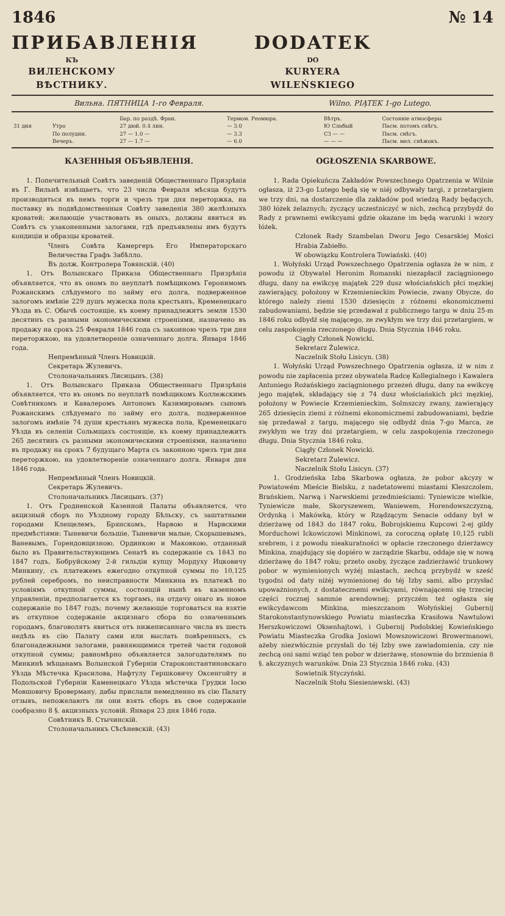1846 № 14
ПРИБАВЛЕНІЯ
КЪ
ВИЛЕНСКОМУ ВѢСТНИКУ.
DODATEK
DO
KURYERA WILEŃSKIEGO
Вильна. ПЯТНИЦА 1-го Февраля. Wilno. PIĄTEK 1-go Lutego.
| | | Бар. по раздѣ. Фран. | Термом. Реомюра. | Вѣтръ. | Состояніе атмосферы |
| --- | --- | --- | --- | --- | --- |
| 31 дня | Утро | 27 дюй. 0.4 лин. | — 3.0 | Ю Слабый | Пасм. потомъ снѣгъ. |
| | По полудни. | 27 — 1.0 — | — 3.3 | СЗ — — | Пасм. снѣгъ. |
| | Вечеръ. | 27 — 1.7 — | — 6.0 | — — — | Пасм. мел. снѣжокъ. |
КАЗЕННЫЯ ОБЪЯВЛЕНІЯ.
1. Попечительный Совѣтъ заведеній Общественнаго Призрѣнія въ Г. Вильнѣ извѣщаетъ, что 23 числа Февраля мѣсяца будутъ производиться въ немъ торги и чрезъ три дня переторжка, на поставку въ подвѣдомственныя Совѣту заведенія 380 желѣзныхъ кроватей; желающіе участвовать въ оныхъ, должны явиться въ Совѣтъ съ узаконенными залогами, гдѣ предъявлены имъ будутъ кондиціи и образцы кроватей.
Членъ Совѣта Камергеръ Его Императорскаго Величества Графъ Забѣлло.
Въ долж. Контролера Товянскій. (40)
1. Отъ Волынскаго Приказа Общественнаго Призрѣнія объявляется, что въ ономъ по неуплатѣ помѣщикомъ Геронимомъ Рожанскимъ слѣдуемого по займу его долга, подверженное залогомъ имѣніе 229 душъ мужеска пола крестьянъ, Кременецкаго Уѣзда въ С. Обычѣ состоящіе, къ коему принадлежитъ земли 1530 десятинъ съ разными экономическими строеніями, назначено въ продажу на срокъ 25 Февраля 1846 года съ законною чрезъ три дня переторжкою, на удовлетвореніе означеннаго долга. Января 1846 года.
Непремѣнный Членъ Новицкій.
Секретарь Жулевичъ.
Столоначальникъ Лисицынъ. (38)
1. Отъ Волынскаго Приказа Общественнаго Призрѣнія объявляется, что въ ономъ по неуплатѣ помѣщикомъ Коллежскимъ Совѣтникомъ и Кавалеромъ Антономъ Казимировымъ сыномъ Рожанскимъ слѣдуемаго по займу его долга, подверженное залогомъ имѣніе 74 души крестьянъ мужеска пола, Кременецкаго Уѣзда въ селеніи Сольмщахъ состоящіе, къ коему принадлежитъ 265 десятинъ съ разными экономическими строеніями, назначено въ продажу на срокъ 7 будущаго Марта съ законною чрезъ три дня переторжкою, на удовлетвореніе означеннаго долга. Января дня 1846 года.
Непремѣнный Членъ Новицкій.
Секретарь Жулевичъ.
Столоначальникъ Лисицынъ. (37)
1. Отъ Гродненской Казенной Палаты объявляется, что акцизный сборъ по Уѣздному городу Бѣльску, съ заштатными городами Клещелемъ, Брянскомъ, Нарвою и Нарвскими предмѣстіями: Тыневичи большіе, Тыневичи малые, Скорышевымъ, Ваневымъ, Горендовщизною, Ординкою и Маковкою, отданный было въ Правительствующемъ Сенатѣ въ содержаніе съ 1843 по 1847 годъ, Бобруйскому 2-й гильдіи купцу Мордуху Ицковичу Минкину, съ платежемъ ежегодно откупной суммы по 10,125 рублей серебромъ, по неисправности Минкина въ платежѣ по условіямъ откупной суммы, состоящій нынѣ въ казенномъ управленіи, предполагается къ торгамъ, на отдачу онаго въ новое содержаніе по 1847 годъ; почему желающіе торговаться на взятіе въ откупное содержаніе акцизнаго сбора по означеннымъ городамъ, благоволятъ явиться отъ нижеписаннаго числа въ шесть недѣль въ сію Палату сами или выслать повѣренныхъ, съ благонадежными залогами, равняющимися третей части годовой откупной суммы; равномѣрно объявляется залогодателямъ по Минкинѣ мѣщанамъ Волынской Губерніи Староконстантиновскаго Уѣзда Мѣстечка Красилова, Нафтулу Гершковичу Оксенгойту и Подольской Губерніи Каменецкаго Уѣзда мѣстечка Грудки Іосю Мовшовичу Броверману, дабы прислали немедленно въ сію Палату отзывъ, непожелаютъ ли они взять сборъ въ свое содержаніе сообразно 8 §. акцизныхъ условій. Января 23 дня 1846 года.
Совѣтникъ В. Стычинскій.
Столоначальникъ Сѣсѣневскій. (43)
OGŁOSZENIA SKARBOWE.
1. Rada Opiekuńcza Zakładów Powszechnego Opatrzenia w Wilnie ogłasza, iż 23-go Lutego będą się w niéj odbywały targi, z przetargiem we trzy dni, na dostarczenie dla zakładów pod wiedzą Rady będących, 380 łóżek żelaznych; życzący uczestniczyć w nich, zechcą przybydź do Rady z prawnemi ewikcyami gdzie okazane im będą warunki i wzory łóżek.
Członek Rady Szambelan Dworu Jego Cesarskiej Mości Hrabia Zabiełło.
W obowiązku Kontrolera Towiański. (40)
1. Wołyński Urząd Powszechnego Opatrzenia ogłasza że w nim, z powodu iż Obywatel Heronim Romanski niezapłacił zaciągnionego długu, dany na ewikcyę majątek 229 dusz włościańskich płci męzkiej zawierający, położony w Krzemienieckim Powiecie, zwany Obycze, do którego należy ziemi 1530 dziesięcin z różnemi ekonomicznemi zabudowaniami, będzie się przedawał z publicznego targu w dniu 25-m 1846 roku odbydź się mającego, ze zwykłym we trzy dni przetargiem, w celu zaspokojenia rzeczonego długu. Dnia Stycznia 1846 roku.
Ciągły Członek Nowicki.
Sekretarz Żulewicz.
Naczelnik Stołu Lisicyn. (38)
1. Wołyński Urząd Powszechnego Opatrzenia ogłasza, iż w nim z powodu nie zapłacenia przez obywatela Radcę Kollegialnego i Kawalera Antoniego Rożańskiego zaciągnionego przezeń długu, dany na ewikcyę jego majątek, składający się z 74 dusz włościańskich płci męzkiej, położony w Powiecie Krzemienieckim, Solmszczy zwany, zawierający 265 dziesięcin ziemi z różnemi ekonomicznemi zabudowaniami, będzie się przedawał z targu, mającego się odbydź dnia 7-go Marca, ze zwykłym we trzy dni przetargiem, w celu zaspokojenia rzeczonego długu. Dnia Stycznia 1846 roku.
Ciągły Członek Nowicki.
Sekretarz Żulewicz.
Naczelnik Stołu Lisicyn. (37)
1. Grodzieńska Izba Skarbowa ogłasza, że pobor akcyzy w Powiatowém Mieście Bielsku, z nadetatowemi miastami Kleszczolem, Brańskiem, Narwą i Narwskiemi przedmieściami: Tyniewicze wielkie, Tyniewicze małe, Skoryszewem, Waniewem, Horendowszczyzną, Ordynką i Makówką, który w Rządzącym Senacie oddany był w dzierżawę od 1843 do 1847 roku, Bobrojskiemu Kupcowi 2-ej gildy Morduchowi Ickowiczowi Minkinowi, za coroczną opłatę 10,125 rubli srebrem, i z powodu nieakuratności w opłacie rzeczonego dzierżawcy Minkina, znajdujący się dopiéro w zarządzie Skarbu, oddaje się w nową dzierżawę do 1847 roku; przeto osoby, życzące zadzierżawić trunkowy pobor w wymienionych wyżéj miastach, zechcą przybydź w sześć tygodni od daty niżéj wymienionej do téj Izby sami, albo przysłać upoważnionych, z dostatecznemi ewikcyami, równającemi się trzeciej części rocznej sammie arendownej; przyczém też ogłasza się ewikcydawcom Minkina, mieszczanom Wołyńskiej Gubernij Starokonstantynowskiego Powiatu miasteczka Krasiłowa Nawtulowi Herszkowiczowi Oksenhajtowi, i Gubernij Podolskiej Kowieńskiego Powiatu Miasteczka Grodka Josiowi Mowszowiczowi Browermanowi, ażeby niezwłócznie przysłali do téj Izby swe zawiadomienia, czy nie zechcą oni sami wziąć ten pobor w dzierżawę, stosownie do brzmienia 8 §. akczyznych warunków. Dnia 23 Stycznia 1846 roku. (43)
Sowietnik Styczyński.
Naczelnik Stołu Siesieniewski. (43)